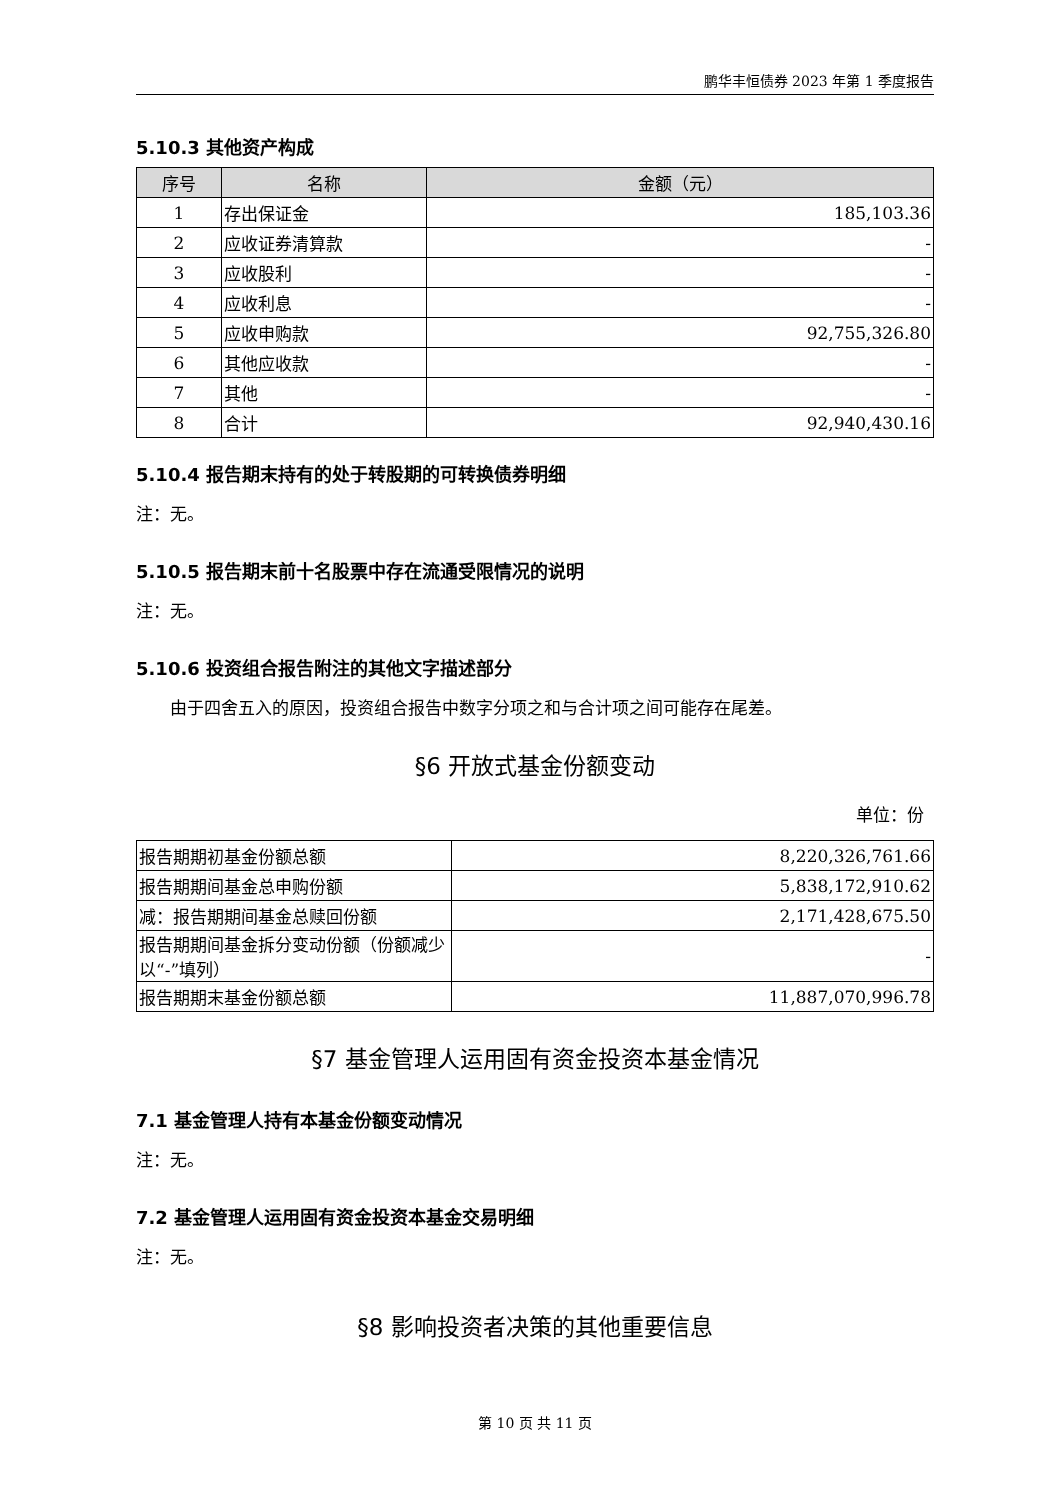鹏华丰恒债券 2023 年第 1 季度报告
5.10.3 其他资产构成
| 序号 | 名称 | 金额（元） |
| --- | --- | --- |
| 1 | 存出保证金 | 185,103.36 |
| 2 | 应收证券清算款 | - |
| 3 | 应收股利 | - |
| 4 | 应收利息 | - |
| 5 | 应收申购款 | 92,755,326.80 |
| 6 | 其他应收款 | - |
| 7 | 其他 | - |
| 8 | 合计 | 92,940,430.16 |
5.10.4 报告期末持有的处于转股期的可转换债券明细
注：无。
5.10.5 报告期末前十名股票中存在流通受限情况的说明
注：无。
5.10.6 投资组合报告附注的其他文字描述部分
由于四舍五入的原因，投资组合报告中数字分项之和与合计项之间可能存在尾差。
§6 开放式基金份额变动
单位：份
| 报告期期初基金份额总额 | 8,220,326,761.66 |
| 报告期期间基金总申购份额 | 5,838,172,910.62 |
| 减：报告期期间基金总赎回份额 | 2,171,428,675.50 |
| 报告期期间基金拆分变动份额（份额减少以“-”填列） | - |
| 报告期期末基金份额总额 | 11,887,070,996.78 |
§7 基金管理人运用固有资金投资本基金情况
7.1 基金管理人持有本基金份额变动情况
注：无。
7.2 基金管理人运用固有资金投资本基金交易明细
注：无。
§8 影响投资者决策的其他重要信息
第 10 页 共 11 页